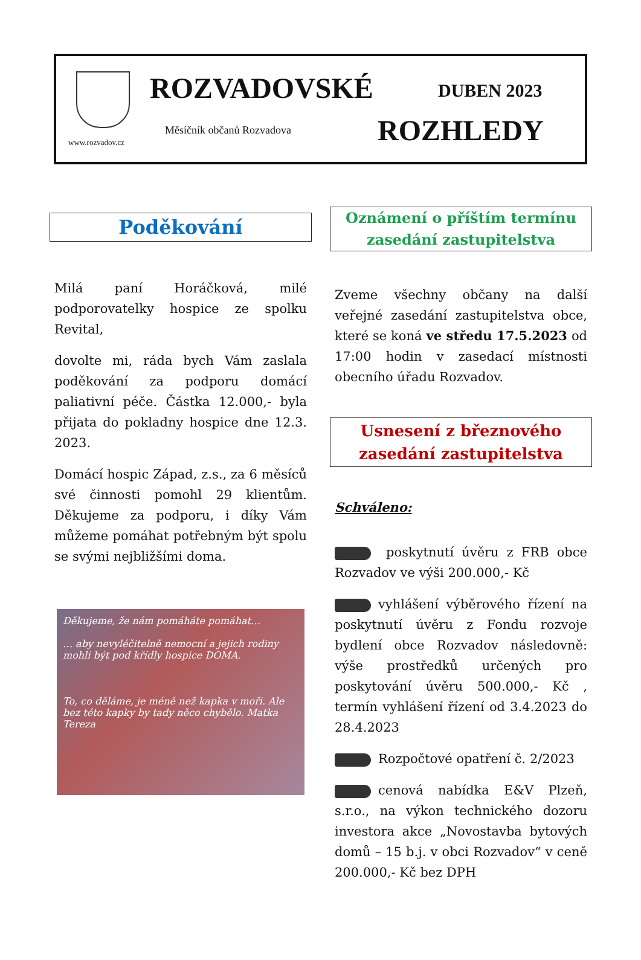ROZVADOVSKÉ DUBEN 2023
ROZHLEDY
Měsíčník občanů Rozvadova
www.rozvadov.cz
Poděkování
Milá paní Horáčková, milé podporovatelky hospice ze spolku Revital,
dovolte mi, ráda bych Vám zaslala poděkování za podporu domácí paliativní péče. Částka 12.000,- byla přijata do pokladny hospice dne 12.3. 2023.
Domácí hospic Západ, z.s., za 6 měsíců své činnosti pomohl 29 klientům. Děkujeme za podporu, i díky Vám můžeme pomáhat potřebným být spolu se svými nejbližšími doma.
Děkujeme, že nám pomáháte pomáhat…
… aby nevyléčitelně nemocní a jejich rodiny mohli být pod křídly hospice DOMA.
To, co děláme, je méně než kapka v moři. Ale bez této kapky by tady něco chybělo. Matka Tereza
Oznámení o příštím termínu zasedání zastupitelstva
Zveme všechny občany na další veřejné zasedání zastupitelstva obce, které se koná ve středu 17.5.2023 od 17:00 hodin v zasedací místnosti obecního úřadu Rozvadov.
Usnesení z březnového zasedání zastupitelstva
Schváleno:
poskytnutí úvěru z FRB obce Rozvadov ve výši 200.000,- Kč
vyhlášení výběrového řízení na poskytnutí úvěru z Fondu rozvoje bydlení obce Rozvadov následovně: výše prostředků určených pro poskytování úvěru 500.000,- Kč , termín vyhlášení řízení od 3.4.2023 do 28.4.2023
Rozpočtové opatření č. 2/2023
cenová nabídka E&V Plzeň, s.r.o., na výkon technického dozoru investora akce „Novostavba bytových domů – 15 b.j. v obci Rozvadov“ v ceně 200.000,- Kč bez DPH